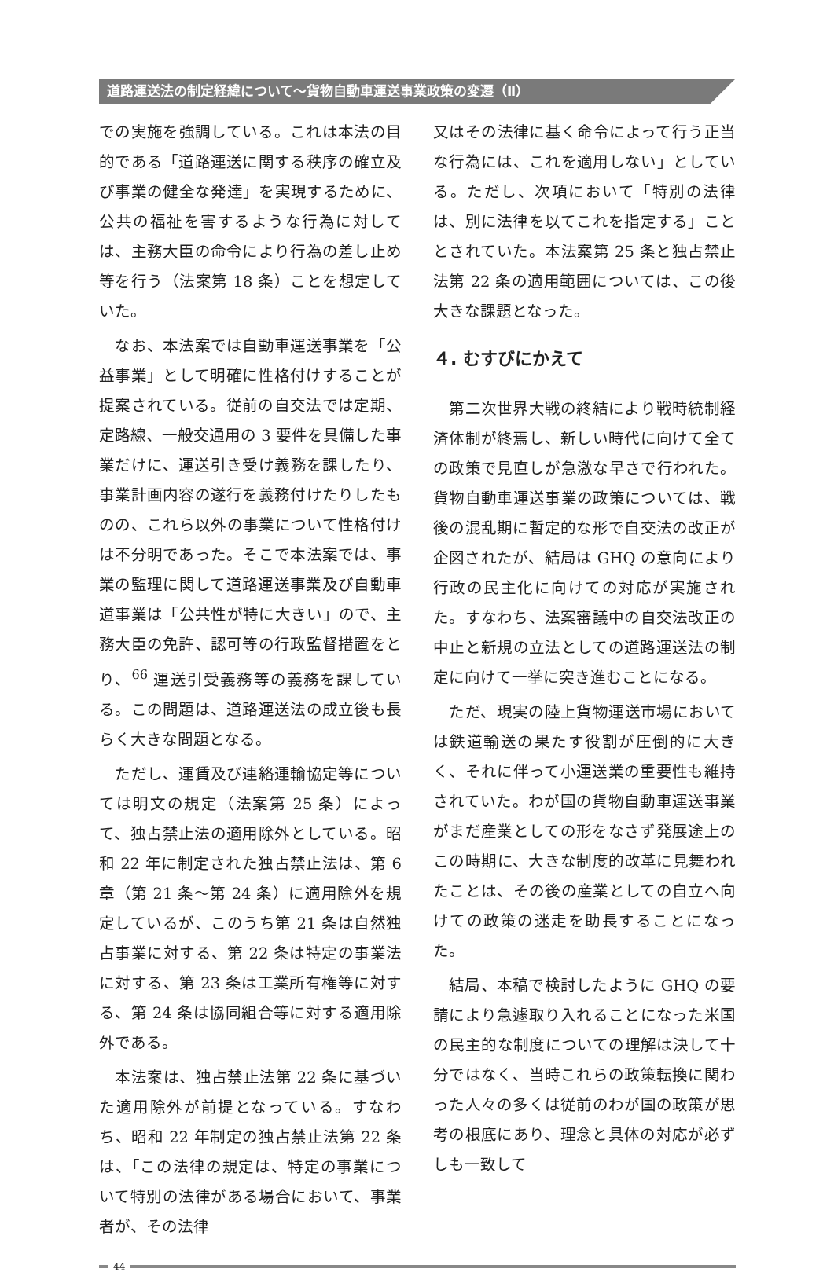道路運送法の制定経緯について～貨物自動車運送事業政策の変遷（Ⅱ）
での実施を強調している。これは本法の目的である「道路運送に関する秩序の確立及び事業の健全な発達」を実現するために、公共の福祉を害するような行為に対しては、主務大臣の命令により行為の差し止め等を行う（法案第 18 条）ことを想定していた。
　なお、本法案では自動車運送事業を「公益事業」として明確に性格付けすることが提案されている。従前の自交法では定期、定路線、一般交通用の 3 要件を具備した事業だけに、運送引き受け義務を課したり、事業計画内容の遂行を義務付けたりしたものの、これら以外の事業について性格付けは不分明であった。そこで本法案では、事業の監理に関して道路運送事業及び自動車道事業は「公共性が特に大きい」ので、主務大臣の免許、認可等の行政監督措置をとり、<sup>66</sup> 運送引受義務等の義務を課している。この問題は、道路運送法の成立後も長らく大きな問題となる。
　ただし、運賃及び連絡運輸協定等については明文の規定（法案第 25 条）によって、独占禁止法の適用除外としている。昭和 22 年に制定された独占禁止法は、第 6 章（第 21 条～第 24 条）に適用除外を規定しているが、このうち第 21 条は自然独占事業に対する、第 22 条は特定の事業法に対する、第 23 条は工業所有権等に対する、第 24 条は協同組合等に対する適用除外である。
　本法案は、独占禁止法第 22 条に基づいた適用除外が前提となっている。すなわち、昭和 22 年制定の独占禁止法第 22 条は、「この法律の規定は、特定の事業について特別の法律がある場合において、事業者が、その法律
又はその法律に基く命令によって行う正当な行為には、これを適用しない」としている。ただし、次項において「特別の法律は、別に法律を以てこれを指定する」こととされていた。本法案第 25 条と独占禁止法第 22 条の適用範囲については、この後大きな課題となった。
４. むすびにかえて
　第二次世界大戦の終結により戦時統制経済体制が終焉し、新しい時代に向けて全ての政策で見直しが急激な早さで行われた。貨物自動車運送事業の政策については、戦後の混乱期に暫定的な形で自交法の改正が企図されたが、結局は GHQ の意向により行政の民主化に向けての対応が実施された。すなわち、法案審議中の自交法改正の中止と新規の立法としての道路運送法の制定に向けて一挙に突き進むことになる。
　ただ、現実の陸上貨物運送市場においては鉄道輸送の果たす役割が圧倒的に大きく、それに伴って小運送業の重要性も維持されていた。わが国の貨物自動車運送事業がまだ産業としての形をなさず発展途上のこの時期に、大きな制度的改革に見舞われたことは、その後の産業としての自立へ向けての政策の迷走を助長することになった。
　結局、本稿で検討したように GHQ の要請により急遽取り入れることになった米国の民主的な制度についての理解は決して十分ではなく、当時これらの政策転換に関わった人々の多くは従前のわが国の政策が思考の根底にあり、理念と具体の対応が必ずしも一致して
44